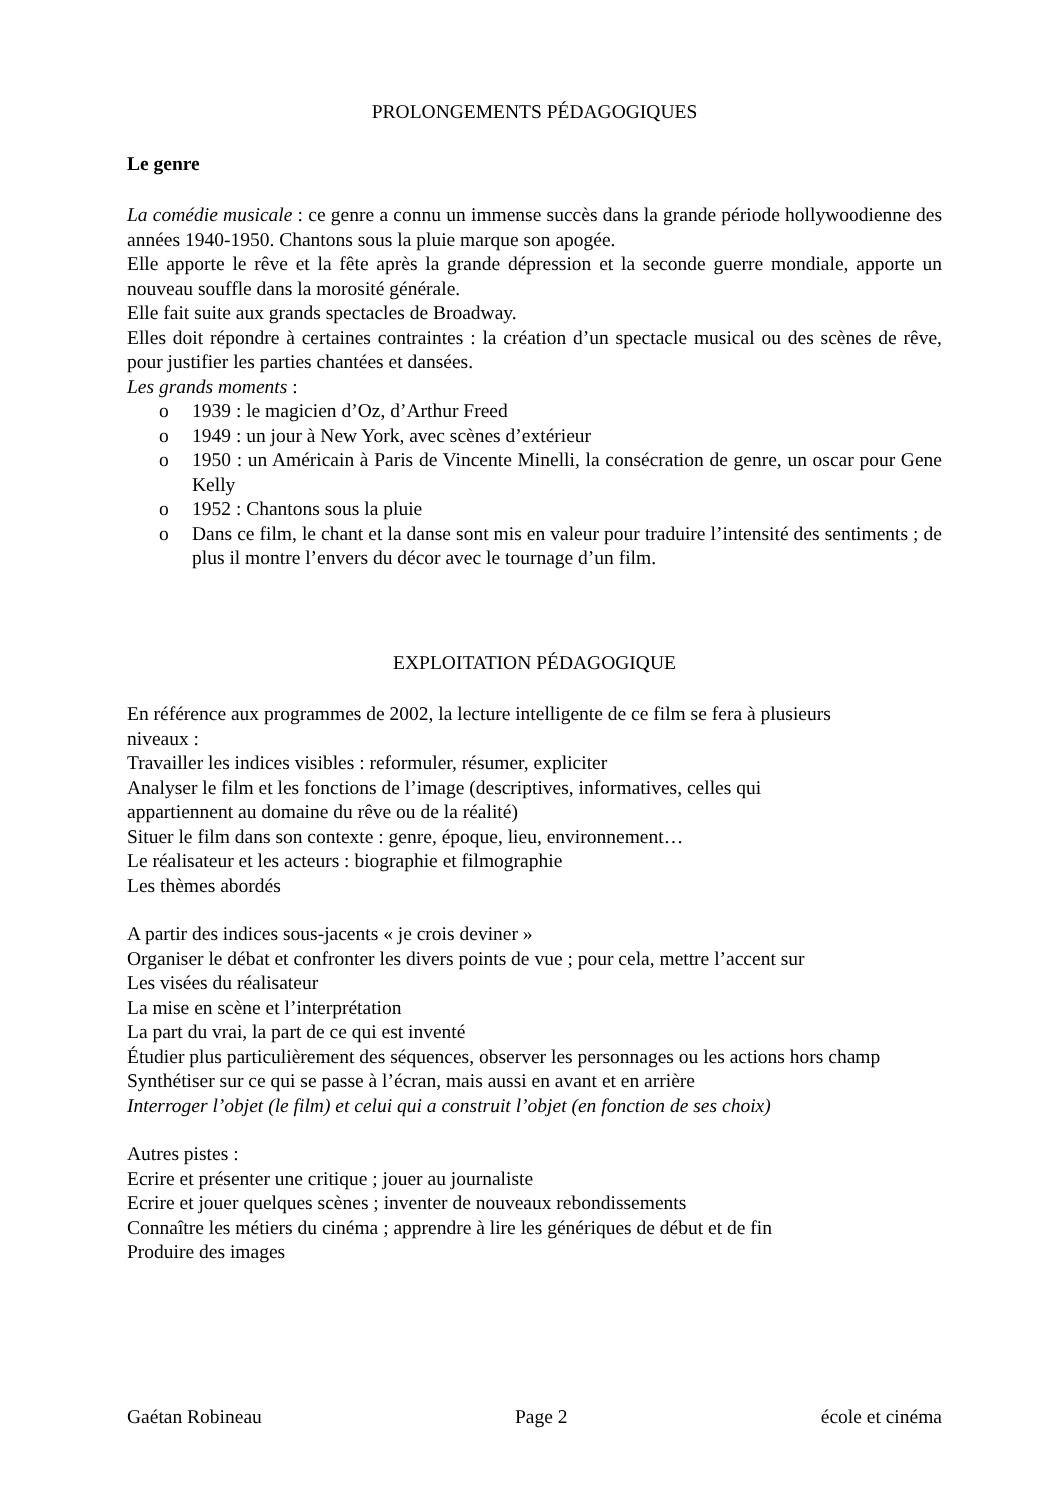PROLONGEMENTS PÉDAGOGIQUES
Le genre
La comédie musicale : ce genre a connu un immense succès dans la grande période hollywoodienne des années 1940-1950. Chantons sous la pluie marque son apogée.
Elle apporte le rêve et la fête après la grande dépression et la seconde guerre mondiale, apporte un nouveau souffle dans la morosité générale.
Elle fait suite aux grands spectacles de Broadway.
Elles doit répondre à certaines contraintes : la création d’un spectacle musical ou des scènes de rêve, pour justifier les parties chantées et dansées.
Les grands moments :
o 1939 : le magicien d’Oz, d’Arthur Freed
o 1949 : un jour à New York, avec scènes d’extérieur
o 1950 : un Américain à Paris de Vincente Minelli, la consécration de genre, un oscar pour Gene Kelly
o 1952 : Chantons sous la pluie
o Dans ce film, le chant et la danse sont mis en valeur pour traduire l’intensité des sentiments ; de plus il montre l’envers du décor avec le tournage d’un film.
EXPLOITATION PÉDAGOGIQUE
En référence aux programmes de 2002, la lecture intelligente de ce film se fera à plusieurs
niveaux :
Travailler les indices visibles : reformuler, résumer, expliciter
Analyser le film et les fonctions de l’image (descriptives, informatives, celles qui
appartiennent au domaine du rêve ou de la réalité)
Situer le film dans son contexte : genre, époque, lieu, environnement…
Le réalisateur et les acteurs : biographie et filmographie
Les thèmes abordés
A partir des indices sous-jacents « je crois deviner »
Organiser le débat et confronter les divers points de vue ; pour cela, mettre l’accent sur
Les visées du réalisateur
La mise en scène et l’interprétation
La part du vrai, la part de ce qui est inventé
Étudier plus particulièrement des séquences, observer les personnages ou les actions hors champ
Synthétiser sur ce qui se passe à l’écran, mais aussi en avant et en arrière
Interroger l’objet (le film) et celui qui a construit l’objet (en fonction de ses choix)
Autres pistes :
Ecrire et présenter une critique ; jouer au journaliste
Ecrire et jouer quelques scènes ; inventer de nouveaux rebondissements
Connaître les métiers du cinéma ; apprendre à lire les génériques de début et de fin
Produire des images
Gaétan Robineau Page 2 école et cinéma